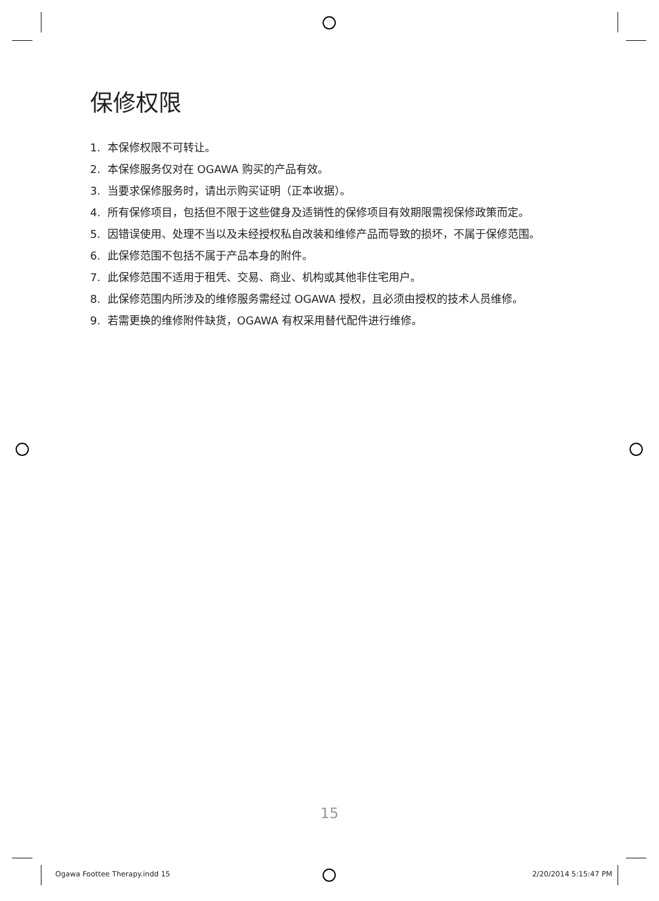保修权限
1. 本保修权限不可转让。
2. 本保修服务仅对在 OGAWA 购买的产品有效。
3. 当要求保修服务时，请出示购买证明（正本收据）。
4. 所有保修项目，包括但不限于这些健身及适销性的保修项目有效期限需视保修政策而定。
5. 因错误使用、处理不当以及未经授权私自改装和维修产品而导致的损坏，不属于保修范围。
6. 此保修范围不包括不属于产品本身的附件。
7. 此保修范围不适用于租凭、交易、商业、机构或其他非住宅用户。
8. 此保修范围内所涉及的维修服务需经过 OGAWA 授权，且必须由授权的技术人员维修。
9. 若需更换的维修附件缺货，OGAWA 有权采用替代配件进行维修。
15
Ogawa Foottee Therapy.indd 15 2/20/2014 5:15:47 PM